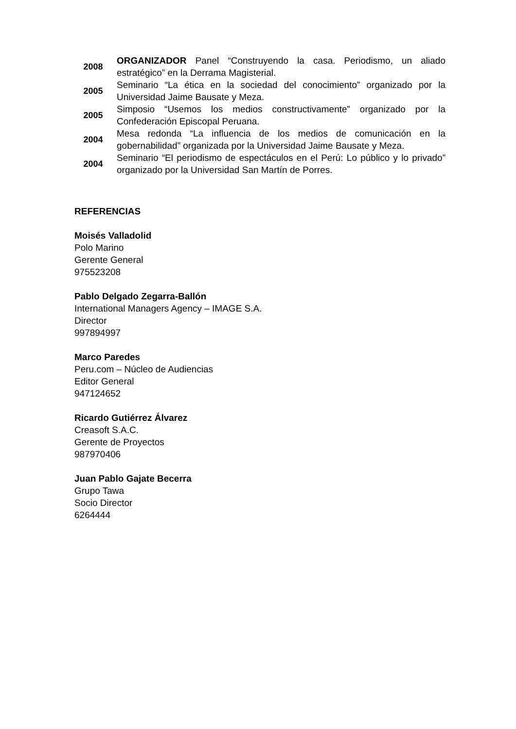| 2008 | ORGANIZADOR Panel “Construyendo la casa. Periodismo, un aliado estratégico” en la Derrama Magisterial. |
| 2005 | Seminario “La ética en la sociedad del conocimiento” organizado por la Universidad Jaime Bausate y Meza. |
| 2005 | Simposio “Usemos los medios constructivamente” organizado por la Confederación Episcopal Peruana. |
| 2004 | Mesa redonda “La influencia de los medios de comunicación en la gobernabilidad” organizada por la Universidad Jaime Bausate y Meza. |
| 2004 | Seminario “El periodismo de espectáculos en el Perú: Lo público y lo privado” organizado por la Universidad San Martín de Porres. |
REFERENCIAS
Moisés Valladolid
Polo Marino
Gerente General
975523208
Pablo Delgado Zegarra-Ballón
International Managers Agency – IMAGE S.A.
Director
997894997
Marco Paredes
Peru.com – Núcleo de Audiencias
Editor General
947124652
Ricardo Gutiérrez Álvarez
Creasoft S.A.C.
Gerente de Proyectos
987970406
Juan Pablo Gajate Becerra
Grupo Tawa
Socio Director
6264444